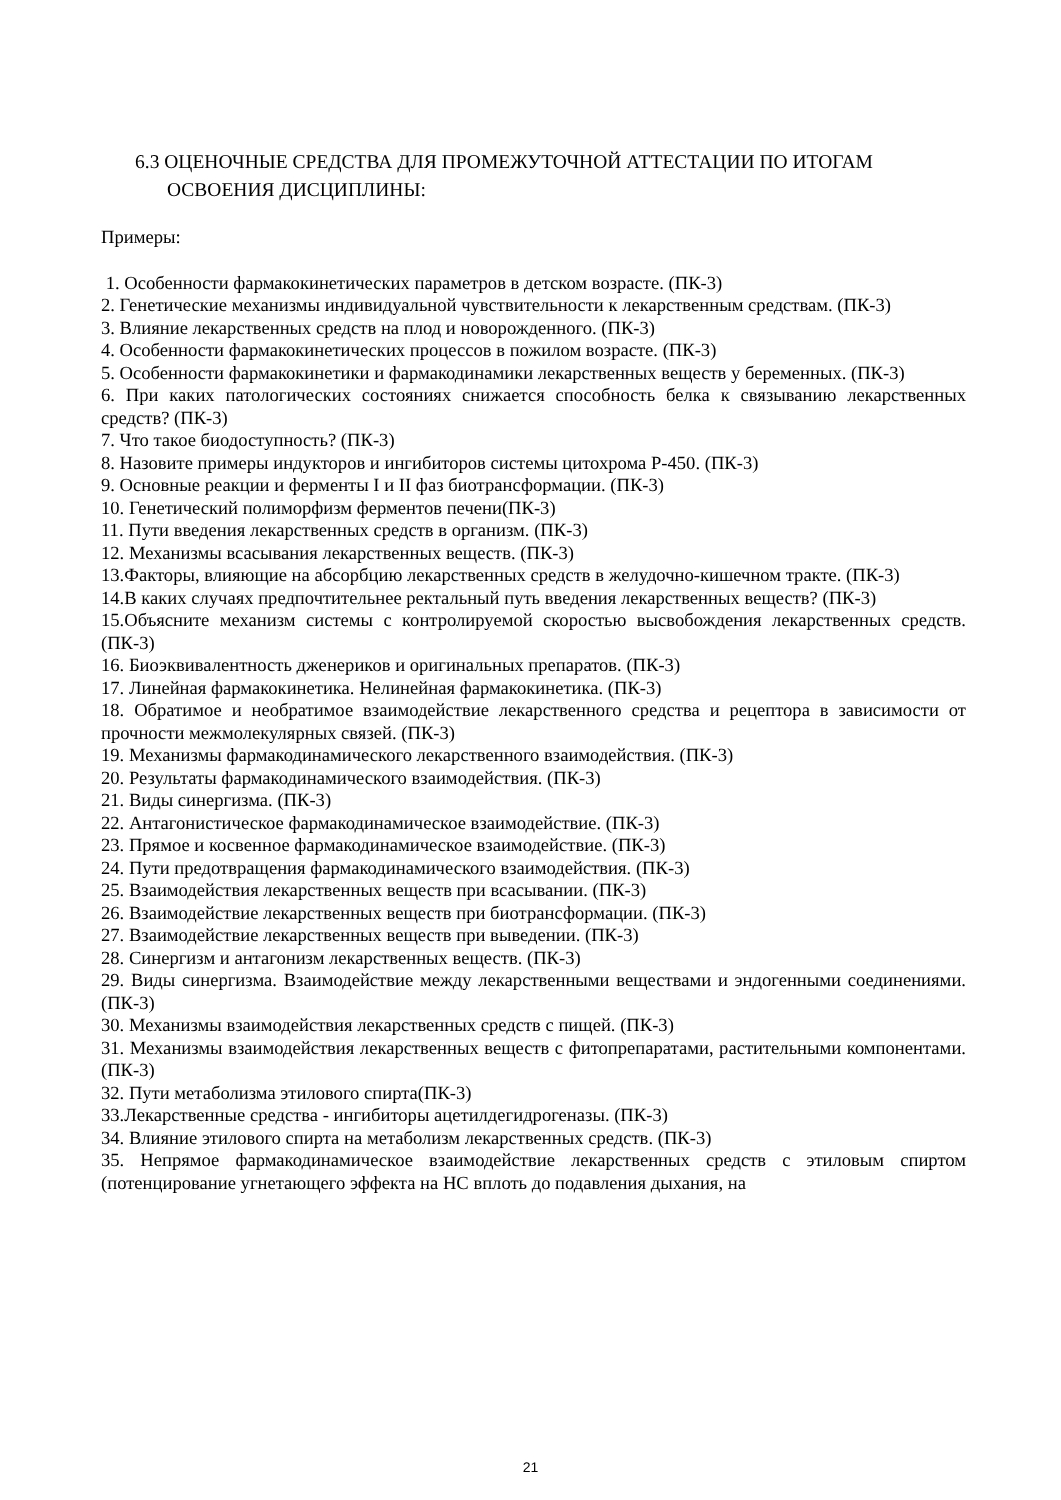6.3 ОЦЕНОЧНЫЕ СРЕДСТВА ДЛЯ ПРОМЕЖУТОЧНОЙ АТТЕСТАЦИИ ПО ИТОГАМ ОСВОЕНИЯ ДИСЦИПЛИНЫ:
Примеры:
1. Особенности фармакокинетических параметров в детском возрасте. (ПК-3)
2. Генетические механизмы индивидуальной чувствительности к лекарственным средствам. (ПК-3)
3. Влияние лекарственных средств на плод и новорожденного. (ПК-3)
4. Особенности фармакокинетических процессов в пожилом возрасте. (ПК-3)
5. Особенности фармакокинетики и фармакодинамики лекарственных веществ у беременных. (ПК-3)
6. При каких патологических состояниях снижается способность белка к связыванию лекарственных средств? (ПК-3)
7. Что такое биодоступность? (ПК-3)
8. Назовите примеры индукторов и ингибиторов системы цитохрома Р-450. (ПК-3)
9. Основные реакции и ферменты I и II фаз биотрансформации. (ПК-3)
10. Генетический полиморфизм ферментов печени(ПК-3)
11. Пути введения лекарственных средств в организм. (ПК-3)
12. Механизмы всасывания лекарственных веществ. (ПК-3)
13.Факторы, влияющие на абсорбцию лекарственных средств в желудочно-кишечном тракте. (ПК-3)
14.В каких случаях предпочтительнее ректальный путь введения лекарственных веществ? (ПК-3)
15.Объясните механизм системы с контролируемой скоростью высвобождения лекарственных средств. (ПК-3)
16. Биоэквивалентность дженериков и оригинальных препаратов. (ПК-3)
17. Линейная фармакокинетика. Нелинейная фармакокинетика. (ПК-3)
18. Обратимое и необратимое взаимодействие лекарственного средства и рецептора в зависимости от прочности межмолекулярных связей. (ПК-3)
19. Механизмы фармакодинамического лекарственного взаимодействия. (ПК-3)
20. Результаты фармакодинамического взаимодействия. (ПК-3)
21. Виды синергизма. (ПК-3)
22. Антагонистическое фармакодинамическое взаимодействие. (ПК-3)
23. Прямое и косвенное фармакодинамическое взаимодействие. (ПК-3)
24. Пути предотвращения фармакодинамического взаимодействия. (ПК-3)
25. Взаимодействия лекарственных веществ при всасывании. (ПК-3)
26. Взаимодействие лекарственных веществ при биотрансформации. (ПК-3)
27. Взаимодействие лекарственных веществ при выведении. (ПК-3)
28. Синергизм и антагонизм лекарственных веществ. (ПК-3)
29. Виды синергизма. Взаимодействие между лекарственными веществами и эндогенными соединениями. (ПК-3)
30. Механизмы взаимодействия лекарственных средств с пищей. (ПК-3)
31. Механизмы взаимодействия лекарственных веществ с фитопрепаратами, растительными компонентами. (ПК-3)
32. Пути метаболизма этилового спирта(ПК-3)
33.Лекарственные средства - ингибиторы ацетилдегидрогеназы. (ПК-3)
34. Влияние этилового спирта на метаболизм лекарственных средств. (ПК-3)
35. Непрямое фармакодинамическое взаимодействие лекарственных средств с этиловым спиртом (потенцирование угнетающего эффекта на НС вплоть до подавления дыхания, на
21